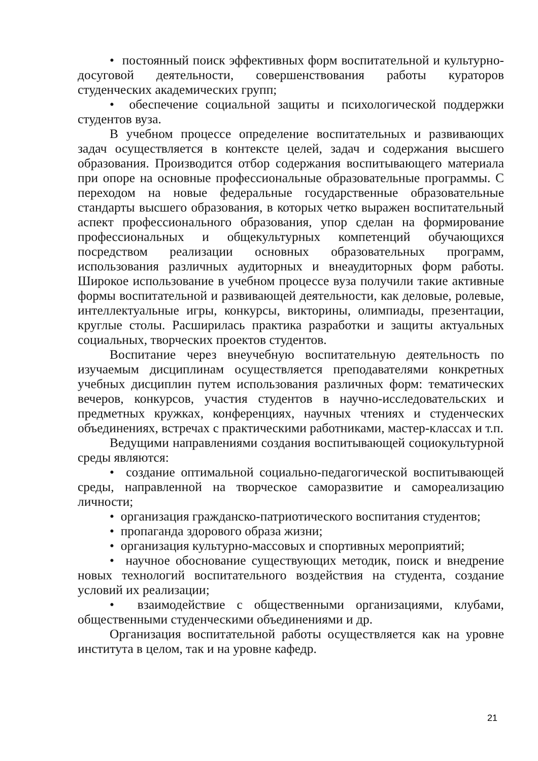• постоянный поиск эффективных форм воспитательной и культурно-досуговой деятельности, совершенствования работы кураторов студенческих академических групп;
• обеспечение социальной защиты и психологической поддержки студентов вуза.
В учебном процессе определение воспитательных и развивающих задач осуществляется в контексте целей, задач и содержания высшего образования. Производится отбор содержания воспитывающего материала при опоре на основные профессиональные образовательные программы. С переходом на новые федеральные государственные образовательные стандарты высшего образования, в которых четко выражен воспитательный аспект профессионального образования, упор сделан на формирование профессиональных и общекультурных компетенций обучающихся посредством реализации основных образовательных программ, использования различных аудиторных и внеаудиторных форм работы. Широкое использование в учебном процессе вуза получили такие активные формы воспитательной и развивающей деятельности, как деловые, ролевые, интеллектуальные игры, конкурсы, викторины, олимпиады, презентации, круглые столы. Расширилась практика разработки и защиты актуальных социальных, творческих проектов студентов.
Воспитание через внеучебную воспитательную деятельность по изучаемым дисциплинам осуществляется преподавателями конкретных учебных дисциплин путем использования различных форм: тематических вечеров, конкурсов, участия студентов в научно-исследовательских и предметных кружках, конференциях, научных чтениях и студенческих объединениях, встречах с практическими работниками, мастер-классах и т.п.
Ведущими направлениями создания воспитывающей социокультурной среды являются:
• создание оптимальной социально-педагогической воспитывающей среды, направленной на творческое саморазвитие и самореализацию личности;
• организация гражданско-патриотического воспитания студентов;
• пропаганда здорового образа жизни;
• организация культурно-массовых и спортивных мероприятий;
• научное обоснование существующих методик, поиск и внедрение новых технологий воспитательного воздействия на студента, создание условий их реализации;
• взаимодействие с общественными организациями, клубами, общественными студенческими объединениями и др.
Организация воспитательной работы осуществляется как на уровне института в целом, так и на уровне кафедр.
21